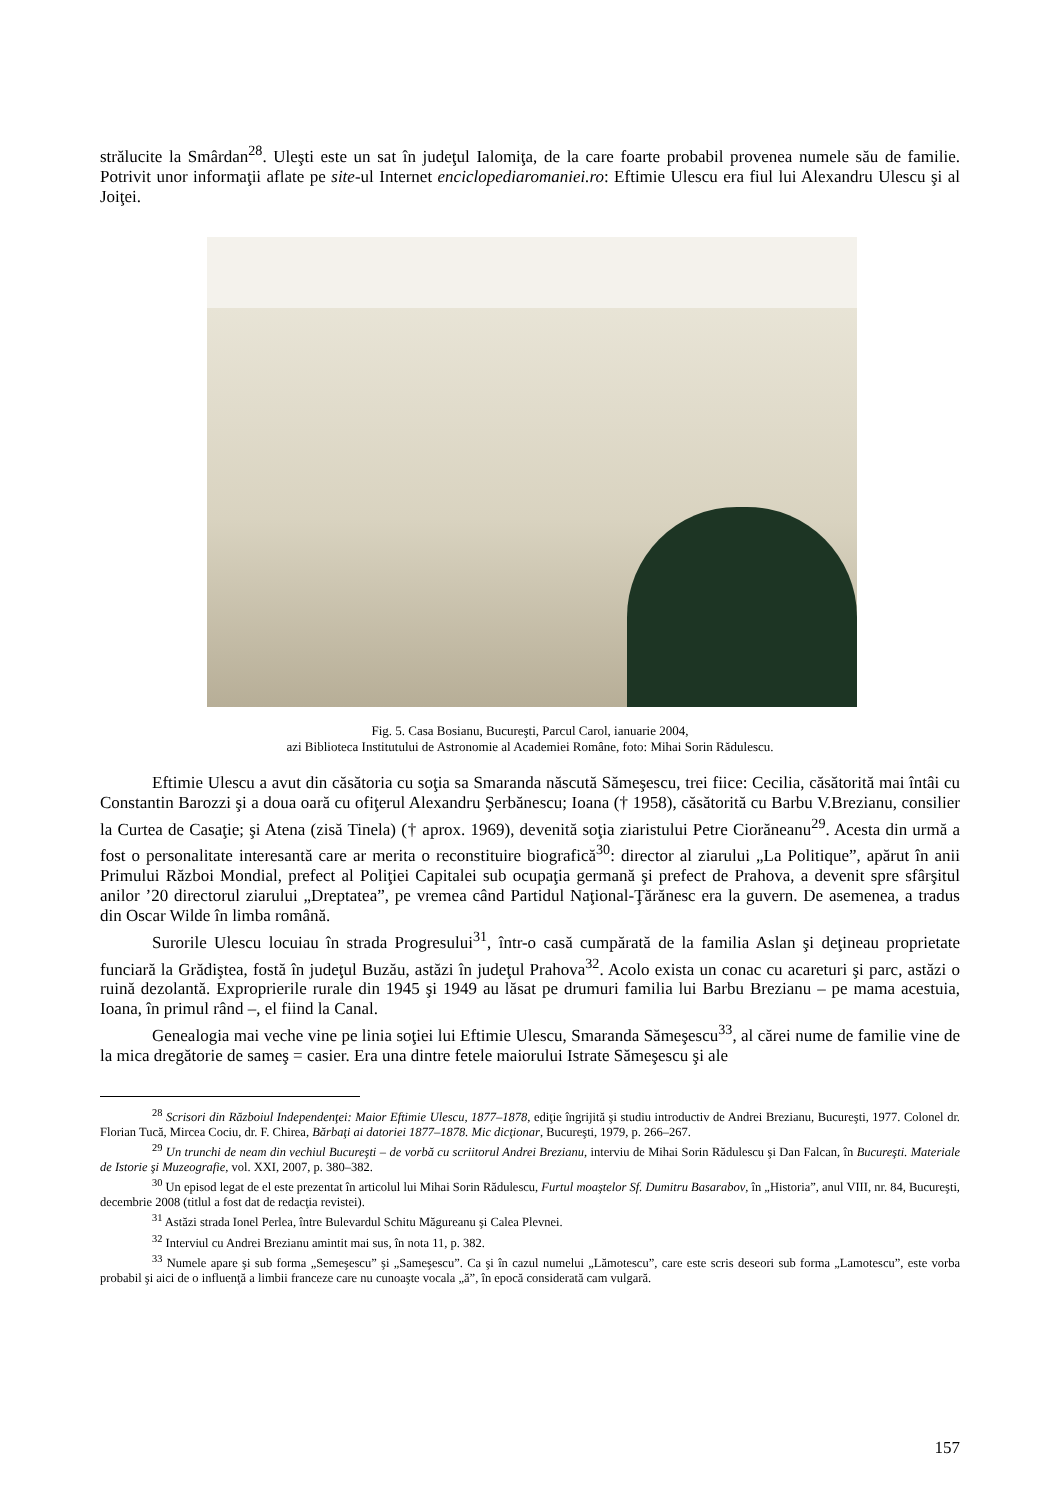strălucite la Smârdan<sup>28</sup>. Uleşti este un sat în judeţul Ialomiţa, de la care foarte probabil provenea numele său de familie. Potrivit unor informaţii aflate pe site-ul Internet enciclopediaromaniei.ro: Eftimie Ulescu era fiul lui Alexandru Ulescu şi al Joiţei.
Fig. 5. Casa Bosianu, Bucureşti, Parcul Carol, ianuarie 2004,
azi Biblioteca Institutului de Astronomie al Academiei Române, foto: Mihai Sorin Rădulescu.
Eftimie Ulescu a avut din căsătoria cu soţia sa Smaranda născută Sămeşescu, trei fiice: Cecilia, căsătorită mai întâi cu Constantin Barozzi şi a doua oară cu ofiţerul Alexandru Şerbănescu; Ioana († 1958), căsătorită cu Barbu V.Brezianu, consilier la Curtea de Casaţie; şi Atena (zisă Tinela) († aprox. 1969), devenită soţia ziaristului Petre Ciorăneanu<sup>29</sup>. Acesta din urmă a fost o personalitate interesantă care ar merita o reconstituire biografică<sup>30</sup>: director al ziarului „La Politique”, apărut în anii Primului Război Mondial, prefect al Poliţiei Capitalei sub ocupaţia germană şi prefect de Prahova, a devenit spre sfârşitul anilor ’20 directorul ziarului „Dreptatea”, pe vremea când Partidul Naţional-Ţărănesc era la guvern. De asemenea, a tradus din Oscar Wilde în limba română.
Surorile Ulescu locuiau în strada Progresului<sup>31</sup>, într-o casă cumpărată de la familia Aslan şi deţineau proprietate funciară la Grădiştea, fostă în judeţul Buzău, astăzi în judeţul Prahova<sup>32</sup>. Acolo exista un conac cu acareturi şi parc, astăzi o ruină dezolantă. Exproprierile rurale din 1945 şi 1949 au lăsat pe drumuri familia lui Barbu Brezianu – pe mama acestuia, Ioana, în primul rând –, el fiind la Canal.
Genealogia mai veche vine pe linia soţiei lui Eftimie Ulescu, Smaranda Sămeşescu<sup>33</sup>, al cărei nume de familie vine de la mica dregătorie de sameş = casier. Era una dintre fetele maiorului Istrate Sămeşescu şi ale
<sup>28</sup> Scrisori din Războiul Independenţei: Maior Eftimie Ulescu, 1877–1878, ediţie îngrijită şi studiu introductiv de Andrei Brezianu, Bucureşti, 1977. Colonel dr. Florian Tucă, Mircea Cociu, dr. F. Chirea, Bărbaţi ai datoriei 1877–1878. Mic dicţionar, Bucureşti, 1979, p. 266–267.
<sup>29</sup> Un trunchi de neam din vechiul Bucureşti – de vorbă cu scriitorul Andrei Brezianu, interviu de Mihai Sorin Rădulescu şi Dan Falcan, în Bucureşti. Materiale de Istorie şi Muzeografie, vol. XXI, 2007, p. 380–382.
<sup>30</sup> Un episod legat de el este prezentat în articolul lui Mihai Sorin Rădulescu, Furtul moaştelor Sf. Dumitru Basarabov, în „Historia”, anul VIII, nr. 84, Bucureşti, decembrie 2008 (titlul a fost dat de redacţia revistei).
<sup>31</sup> Astăzi strada Ionel Perlea, între Bulevardul Schitu Măgureanu şi Calea Plevnei.
<sup>32</sup> Interviul cu Andrei Brezianu amintit mai sus, în nota 11, p. 382.
<sup>33</sup> Numele apare şi sub forma „Semeşescu” şi „Sameşescu”. Ca şi în cazul numelui „Lămotescu”, care este scris deseori sub forma „Lamotescu”, este vorba probabil şi aici de o influenţă a limbii franceze care nu cunoaşte vocala „ă”, în epocă considerată cam vulgară.
157